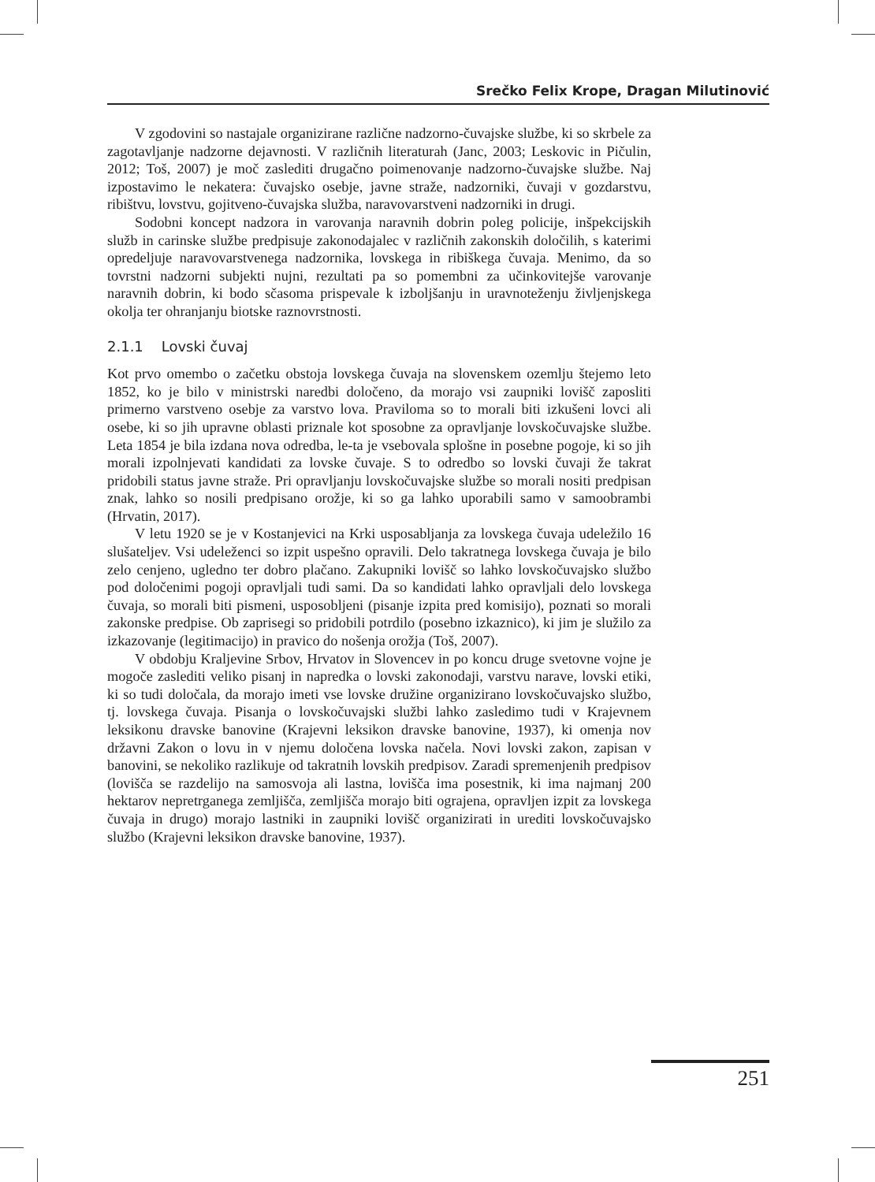Srečko Felix Krope, Dragan Milutinović
V zgodovini so nastajale organizirane različne nadzorno-čuvajske službe, ki so skrbele za zagotavljanje nadzorne dejavnosti. V različnih literaturah (Janc, 2003; Leskovic in Pičulin, 2012; Toš, 2007) je moč zaslediti drugačno poimenovanje nadzorno-čuvajske službe. Naj izpostavimo le nekatera: čuvajsko osebje, javne straže, nadzorniki, čuvaji v gozdarstvu, ribištvu, lovstvu, gojitveno-čuvajska služba, naravovarstveni nadzorniki in drugi.
Sodobni koncept nadzora in varovanja naravnih dobrin poleg policije, inšpekcijskih služb in carinske službe predpisuje zakonodajalec v različnih zakonskih določilih, s katerimi opredeljuje naravovarstvenega nadzornika, lovskega in ribiškega čuvaja. Menimo, da so tovrstni nadzorni subjekti nujni, rezultati pa so pomembni za učinkovitejše varovanje naravnih dobrin, ki bodo sčasoma prispevale k izboljšanju in uravnoteženju življenjskega okolja ter ohranjanju biotske raznovrstnosti.
2.1.1 Lovski čuvaj
Kot prvo omembo o začetku obstoja lovskega čuvaja na slovenskem ozemlju štejemo leto 1852, ko je bilo v ministrski naredbi določeno, da morajo vsi zaupniki lovišč zaposliti primerno varstveno osebje za varstvo lova. Praviloma so to morali biti izkušeni lovci ali osebe, ki so jih upravne oblasti priznale kot sposobne za opravljanje lovskočuvajske službe. Leta 1854 je bila izdana nova odredba, le-ta je vsebovala splošne in posebne pogoje, ki so jih morali izpolnjevati kandidati za lovske čuvaje. S to odredbo so lovski čuvaji že takrat pridobili status javne straže. Pri opravljanju lovskočuvajske službe so morali nositi predpisan znak, lahko so nosili predpisano orožje, ki so ga lahko uporabili samo v samoobrambi (Hrvatin, 2017).
V letu 1920 se je v Kostanjevici na Krki usposabljanja za lovskega čuvaja udeležilo 16 slušateljev. Vsi udeleženci so izpit uspešno opravili. Delo takratnega lovskega čuvaja je bilo zelo cenjeno, ugledno ter dobro plačano. Zakupniki lovišč so lahko lovskočuvajsko službo pod določenimi pogoji opravljali tudi sami. Da so kandidati lahko opravljali delo lovskega čuvaja, so morali biti pismeni, usposobljeni (pisanje izpita pred komisijo), poznati so morali zakonske predpise. Ob zaprisegi so pridobili potrdilo (posebno izkaznico), ki jim je služilo za izkazovanje (legitimacijo) in pravico do nošenja orožja (Toš, 2007).
V obdobju Kraljevine Srbov, Hrvatov in Slovencev in po koncu druge svetovne vojne je mogoče zaslediti veliko pisanj in napredka o lovski zakonodaji, varstvu narave, lovski etiki, ki so tudi določala, da morajo imeti vse lovske družine organizirano lovskočuvajsko službo, tj. lovskega čuvaja. Pisanja o lovskočuvajski službi lahko zasledimo tudi v Krajevnem leksikonu dravske banovine (Krajevni leksikon dravske banovine, 1937), ki omenja nov državni Zakon o lovu in v njemu določena lovska načela. Novi lovski zakon, zapisan v banovini, se nekoliko razlikuje od takratnih lovskih predpisov. Zaradi spremenjenih predpisov (lovišča se razdelijo na samosvoja ali lastna, lovišča ima posestnik, ki ima najmanj 200 hektarov nepretrganega zemljišča, zemljišča morajo biti ograjena, opravljen izpit za lovskega čuvaja in drugo) morajo lastniki in zaupniki lovišč organizirati in urediti lovskočuvajsko službo (Krajevni leksikon dravske banovine, 1937).
251